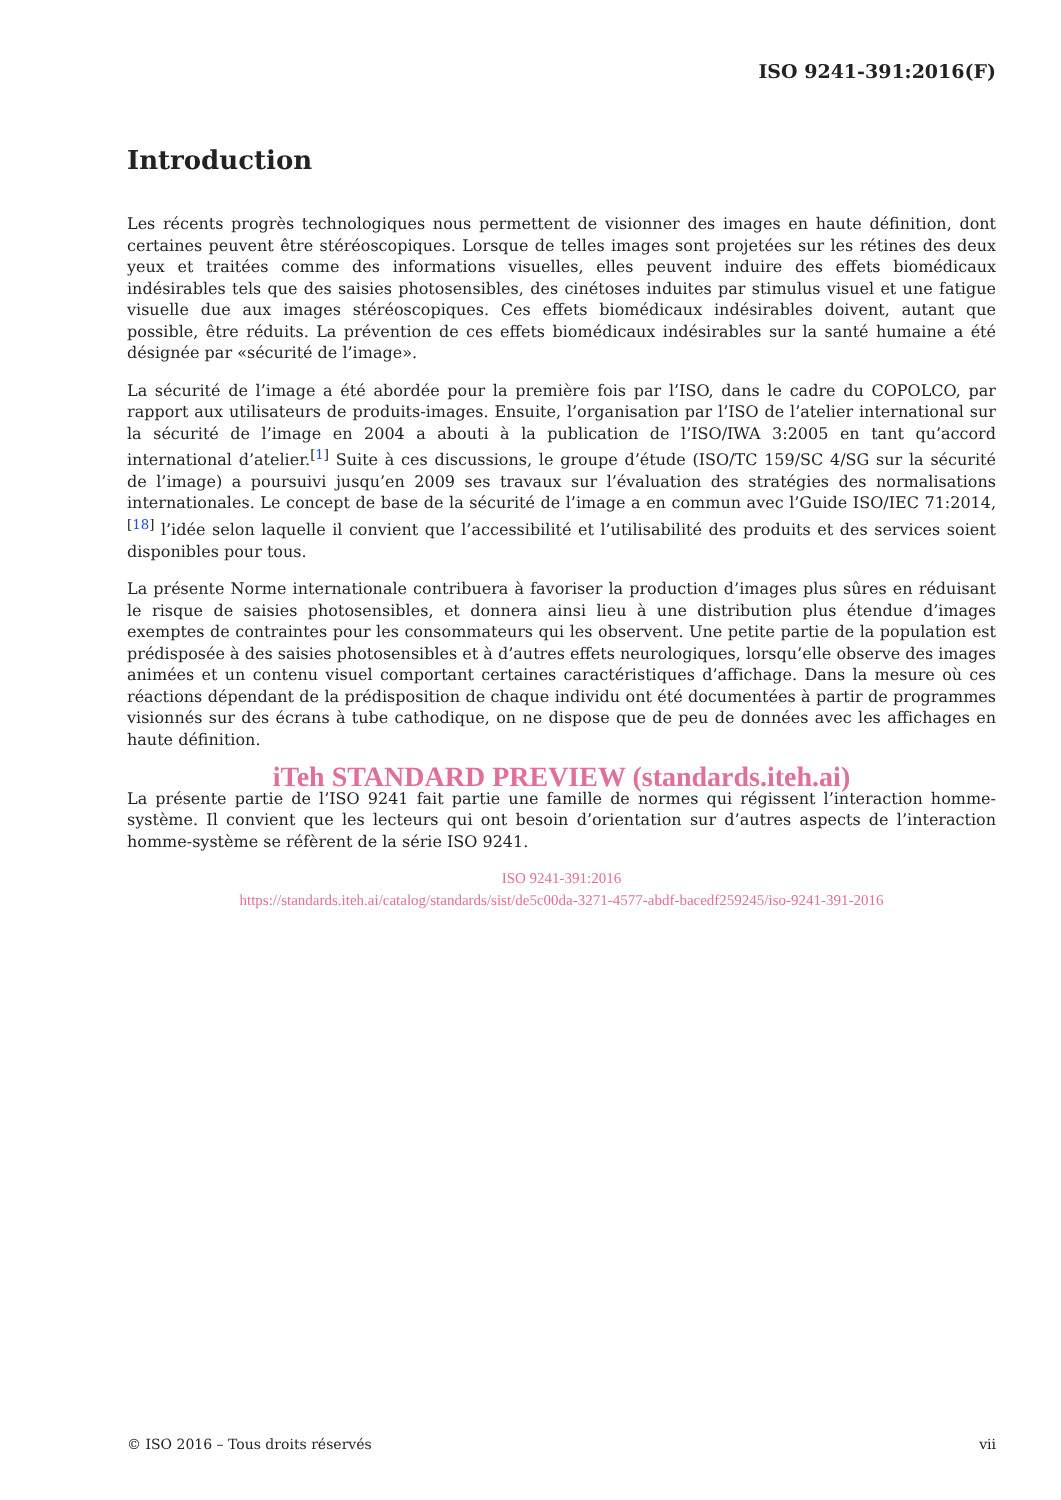ISO 9241-391:2016(F)
Introduction
Les récents progrès technologiques nous permettent de visionner des images en haute définition, dont certaines peuvent être stéréoscopiques. Lorsque de telles images sont projetées sur les rétines des deux yeux et traitées comme des informations visuelles, elles peuvent induire des effets biomédicaux indésirables tels que des saisies photosensibles, des cinétoses induites par stimulus visuel et une fatigue visuelle due aux images stéréoscopiques. Ces effets biomédicaux indésirables doivent, autant que possible, être réduits. La prévention de ces effets biomédicaux indésirables sur la santé humaine a été désignée par «sécurité de l’image».
La sécurité de l’image a été abordée pour la première fois par l’ISO, dans le cadre du COPOLCO, par rapport aux utilisateurs de produits-images. Ensuite, l’organisation par l’ISO de l’atelier international sur la sécurité de l’image en 2004 a abouti à la publication de l’ISO/IWA 3:2005 en tant qu’accord international d’atelier.<sup>[1]</sup> Suite à ces discussions, le groupe d’étude (ISO/TC 159/SC 4/SG sur la sécurité de l’image) a poursuivi jusqu’en 2009 ses travaux sur l’évaluation des stratégies des normalisations internationales. Le concept de base de la sécurité de l’image a en commun avec l’Guide ISO/IEC 71:2014,<sup>[18]</sup> l’idée selon laquelle il convient que l’accessibilité et l’utilisabilité des produits et des services soient disponibles pour tous.
La présente Norme internationale contribuera à favoriser la production d’images plus sûres en réduisant le risque de saisies photosensibles, et donnera ainsi lieu à une distribution plus étendue d’images exemptes de contraintes pour les consommateurs qui les observent. Une petite partie de la population est prédisposée à des saisies photosensibles et à d’autres effets neurologiques, lorsqu’elle observe des images animées et un contenu visuel comportant certaines caractéristiques d’affichage. Dans la mesure où ces réactions dépendant de la prédisposition de chaque individu ont été documentées à partir de programmes visionnés sur des écrans à tube cathodique, on ne dispose que de peu de données avec les affichages en haute définition.
iTeh STANDARD PREVIEW (standards.iteh.ai)
La présente partie de l’ISO 9241 fait partie une famille de normes qui régissent l’interaction homme-système. Il convient que les lecteurs qui ont besoin d’orientation sur d’autres aspects de l’interaction homme-système se réfèrent de la série ISO 9241.
ISO 9241-391:2016
https://standards.iteh.ai/catalog/standards/sist/de5c00da-3271-4577-abdf-bacedf259245/iso-9241-391-2016
© ISO 2016 – Tous droits réservés vii